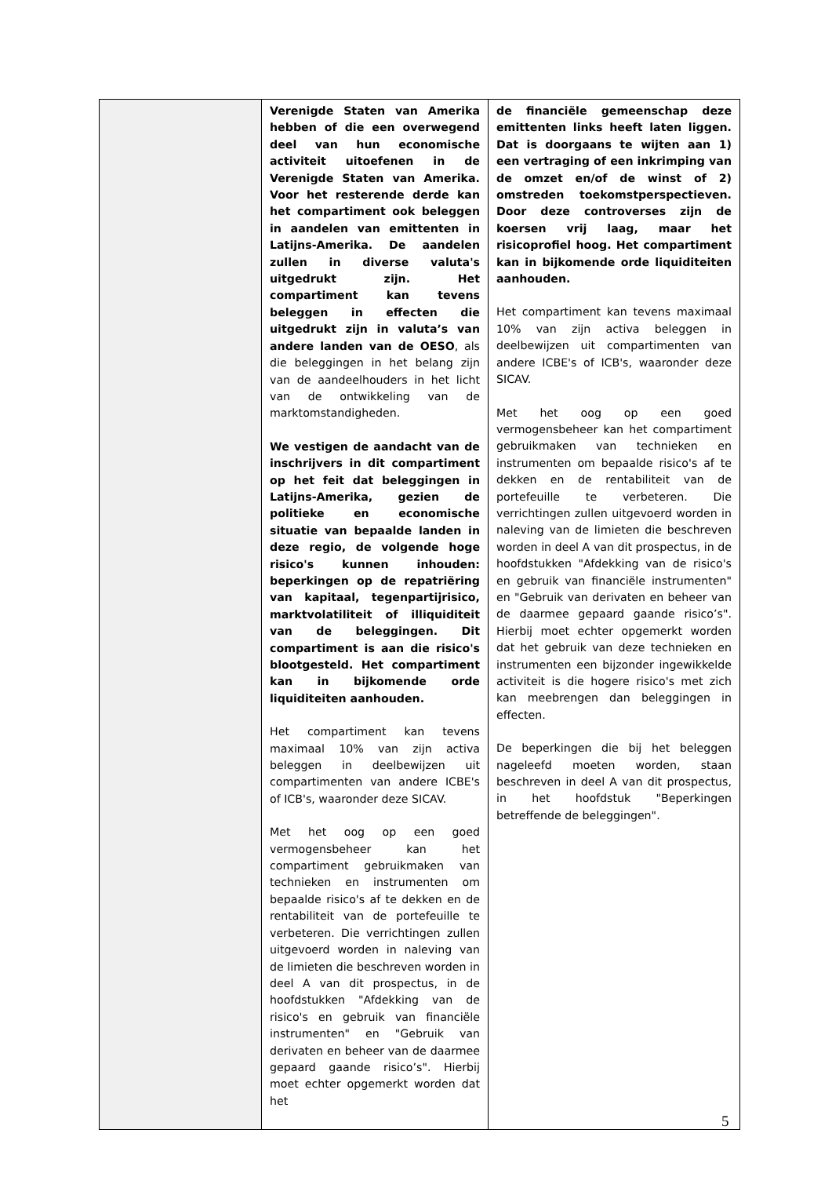| | Verenigde Staten van Amerika hebben of die een overwegend deel van hun economische activiteit uitoefenen in de Verenigde Staten van Amerika. Voor het resterende derde kan het compartiment ook beleggen in aandelen van emittenten in Latijns-Amerika. De aandelen zullen in diverse valuta's uitgedrukt zijn. Het compartiment kan tevens beleggen in effecten die uitgedrukt zijn in valuta’s van andere landen van de OESO , als die beleggingen in het belang zijn van de aandeelhouders in het licht van de ontwikkeling van de marktomstandigheden. We vestigen de aandacht van de inschrijvers in dit compartiment op het feit dat beleggingen in Latijns-Amerika, gezien de politieke en economische situatie van bepaalde landen in deze regio, de volgende hoge risico's kunnen inhouden: beperkingen op de repatriëring van kapitaal, tegenpartijrisico, marktvolatiliteit of illiquiditeit van de beleggingen. Dit compartiment is aan die risico's blootgesteld. Het compartiment kan in bijkomende orde liquiditeiten aanhouden. Het compartiment kan tevens maximaal 10% van zijn activa beleggen in deelbewijzen uit compartimenten van andere ICBE's of ICB's, waaronder deze SICAV. Met het oog op een goed vermogensbeheer kan het compartiment gebruikmaken van technieken en instrumenten om bepaalde risico's af te dekken en de rentabiliteit van de portefeuille te verbeteren. Die verrichtingen zullen uitgevoerd worden in naleving van de limieten die beschreven worden in deel A van dit prospectus, in de hoofdstukken "Afdekking van de risico's en gebruik van financiële instrumenten" en "Gebruik van derivaten en beheer van de daarmee gepaard gaande risico’s". Hierbij moet echter opgemerkt worden dat het | de financiële gemeenschap deze emittenten links heeft laten liggen. Dat is doorgaans te wijten aan 1) een vertraging of een inkrimping van de omzet en/of de winst of 2) omstreden toekomstperspectieven. Door deze controverses zijn de koersen vrij laag, maar het risicoprofiel hoog. Het compartiment kan in bijkomende orde liquiditeiten aanhouden. Het compartiment kan tevens maximaal 10% van zijn activa beleggen in deelbewijzen uit compartimenten van andere ICBE's of ICB's, waaronder deze SICAV. Met het oog op een goed vermogensbeheer kan het compartiment gebruikmaken van technieken en instrumenten om bepaalde risico's af te dekken en de rentabiliteit van de portefeuille te verbeteren. Die verrichtingen zullen uitgevoerd worden in naleving van de limieten die beschreven worden in deel A van dit prospectus, in de hoofdstukken "Afdekking van de risico's en gebruik van financiële instrumenten" en "Gebruik van derivaten en beheer van de daarmee gepaard gaande risico’s". Hierbij moet echter opgemerkt worden dat het gebruik van deze technieken en instrumenten een bijzonder ingewikkelde activiteit is die hogere risico's met zich kan meebrengen dan beleggingen in effecten. De beperkingen die bij het beleggen nageleefd moeten worden, staan beschreven in deel A van dit prospectus, in het hoofdstuk "Beperkingen betreffende de beleggingen". |
5